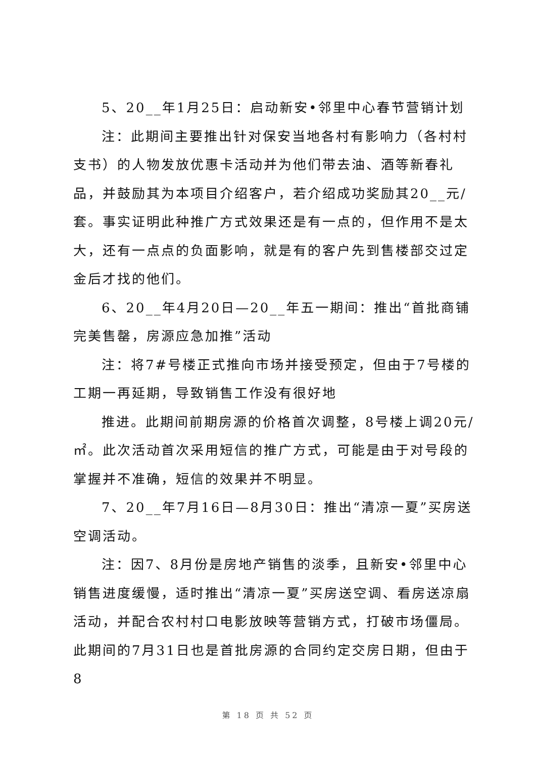5、20__年1月25日：启动新安•邻里中心春节营销计划
注：此期间主要推出针对保安当地各村有影响力（各村村支书）的人物发放优惠卡活动并为他们带去油、酒等新春礼品，并鼓励其为本项目介绍客户，若介绍成功奖励其20__元/套。事实证明此种推广方式效果还是有一点的，但作用不是太大，还有一点点的负面影响，就是有的客户先到售楼部交过定金后才找的他们。
6、20__年4月20日—20__年五一期间：推出“首批商铺完美售罄，房源应急加推”活动
注：将7#号楼正式推向市场并接受预定，但由于7号楼的工期一再延期，导致销售工作没有很好地
推进。此期间前期房源的价格首次调整，8号楼上调20元/㎡。此次活动首次采用短信的推广方式，可能是由于对号段的掌握并不准确，短信的效果并不明显。
7、20__年7月16日—8月30日：推出“清凉一夏”买房送空调活动。
注：因7、8月份是房地产销售的淡季，且新安•邻里中心销售进度缓慢，适时推出“清凉一夏”买房送空调、看房送凉扇活动，并配合农村村口电影放映等营销方式，打破市场僵局。此期间的7月31日也是首批房源的合同约定交房日期，但由于8
第 18 页 共 52 页